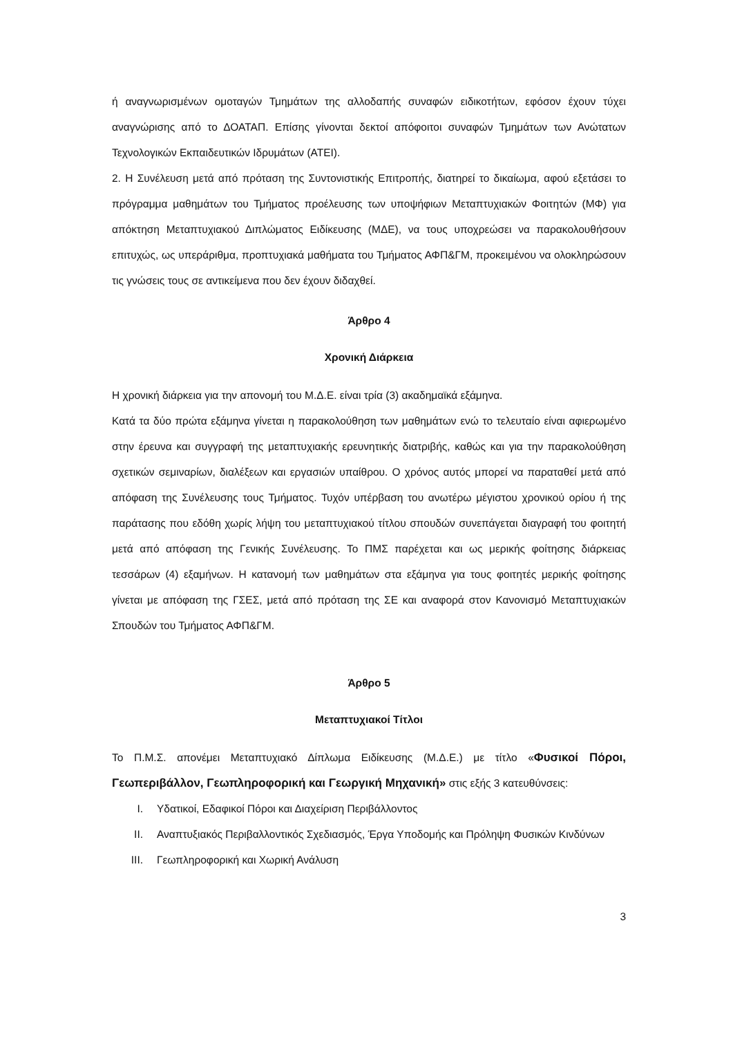ή αναγνωρισμένων ομοταγών Τμημάτων της αλλοδαπής συναφών ειδικοτήτων, εφόσον έχουν τύχει αναγνώρισης από το ΔΟΑΤΑΠ. Επίσης γίνονται δεκτοί απόφοιτοι συναφών Τμημάτων των Ανώτατων Τεχνολογικών Εκπαιδευτικών Ιδρυμάτων (ΑΤΕΙ).
2. Η Συνέλευση μετά από πρόταση της Συντονιστικής Επιτροπής, διατηρεί το δικαίωμα, αφού εξετάσει το πρόγραμμα μαθημάτων του Τμήματος προέλευσης των υποψήφιων Μεταπτυχιακών Φοιτητών (ΜΦ) για απόκτηση Μεταπτυχιακού Διπλώματος Ειδίκευσης (ΜΔΕ), να τους υποχρεώσει να παρακολουθήσουν επιτυχώς, ως υπεράριθμα, προπτυχιακά μαθήματα του Τμήματος ΑΦΠ&ΓΜ, προκειμένου να ολοκληρώσουν τις γνώσεις τους σε αντικείμενα που δεν έχουν διδαχθεί.
Άρθρο 4
Χρονική Διάρκεια
Η χρονική διάρκεια για την απονομή του Μ.Δ.Ε. είναι τρία (3) ακαδημαϊκά εξάμηνα.
Κατά τα δύο πρώτα εξάμηνα γίνεται η παρακολούθηση των μαθημάτων ενώ το τελευταίο είναι αφιερωμένο στην έρευνα και συγγραφή της μεταπτυχιακής ερευνητικής διατριβής, καθώς και για την παρακολούθηση σχετικών σεμιναρίων, διαλέξεων και εργασιών υπαίθρου. Ο χρόνος αυτός μπορεί να παραταθεί μετά από απόφαση της Συνέλευσης τους Τμήματος. Τυχόν υπέρβαση του ανωτέρω μέγιστου χρονικού ορίου ή της παράτασης που εδόθη χωρίς λήψη του μεταπτυχιακού τίτλου σπουδών συνεπάγεται διαγραφή του φοιτητή μετά από απόφαση της Γενικής Συνέλευσης. Το ΠΜΣ παρέχεται και ως μερικής φοίτησης διάρκειας τεσσάρων (4) εξαμήνων. Η κατανομή των μαθημάτων στα εξάμηνα για τους φοιτητές μερικής φοίτησης γίνεται με απόφαση της ΓΣΕΣ, μετά από πρόταση της ΣΕ και αναφορά στον Κανονισμό Μεταπτυχιακών Σπουδών του Τμήματος ΑΦΠ&ΓΜ.
Άρθρο 5
Μεταπτυχιακοί Τίτλοι
Το Π.Μ.Σ. απονέμει Μεταπτυχιακό Δίπλωμα Ειδίκευσης (Μ.Δ.Ε.) με τίτλο «Φυσικοί Πόροι, Γεωπεριβάλλον, Γεωπληροφορική και Γεωργική Μηχανική» στις εξής 3 κατευθύνσεις:
I. Υδατικοί, Εδαφικοί Πόροι και Διαχείριση Περιβάλλοντος
II. Αναπτυξιακός Περιβαλλοντικός Σχεδιασμός, Έργα Υποδομής και Πρόληψη Φυσικών Κινδύνων
III. Γεωπληροφορική και Χωρική Ανάλυση
3